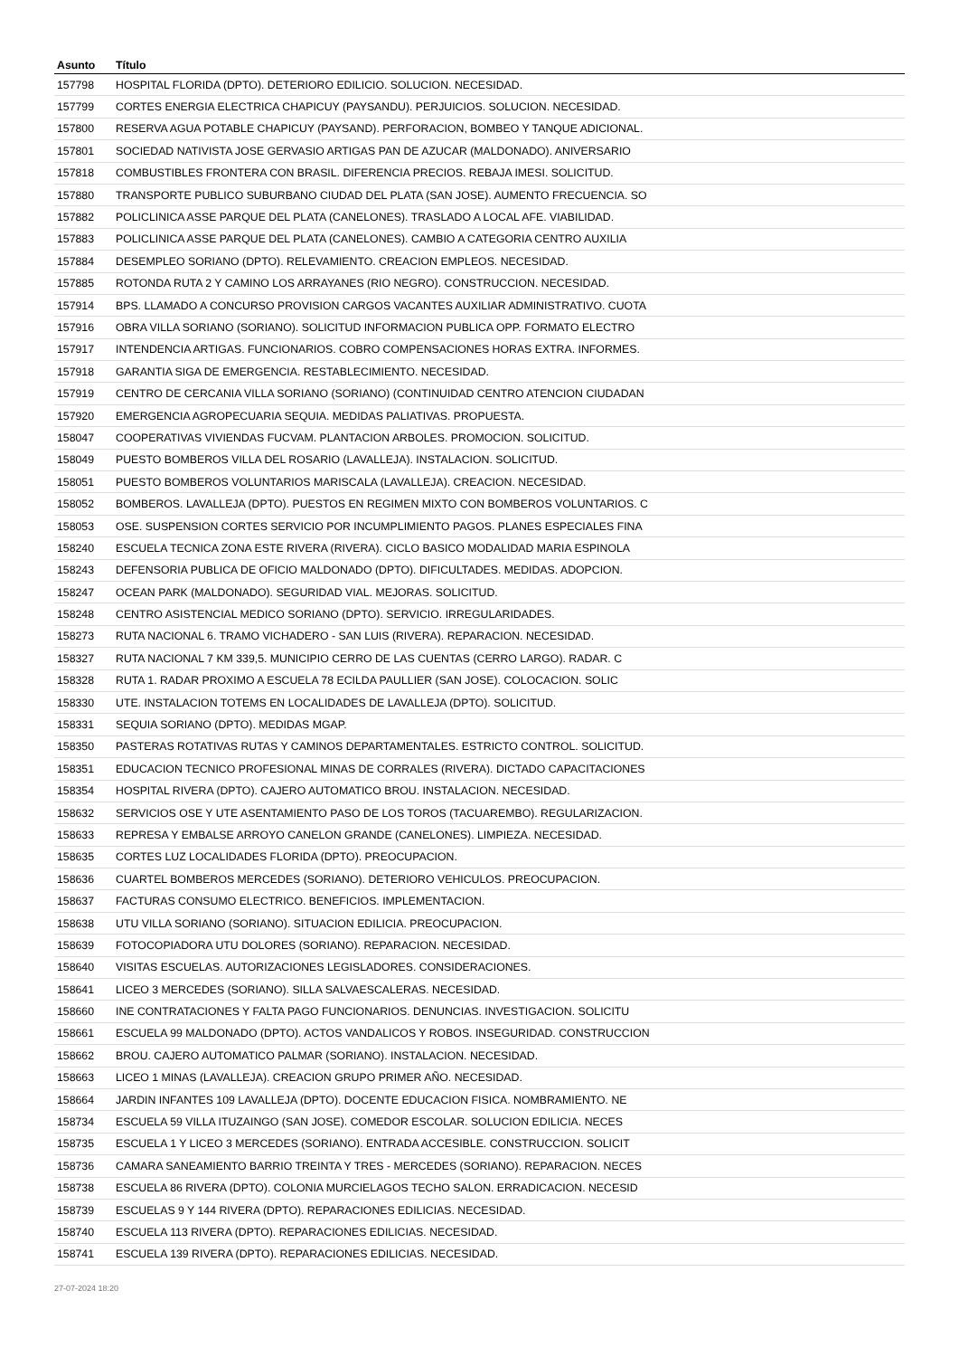| Asunto | Título |
| --- | --- |
| 157798 | HOSPITAL FLORIDA (DPTO). DETERIORO EDILICIO. SOLUCION. NECESIDAD. |
| 157799 | CORTES ENERGIA ELECTRICA CHAPICUY (PAYSANDU). PERJUICIOS. SOLUCION. NECESIDAD. |
| 157800 | RESERVA AGUA POTABLE CHAPICUY (PAYSAND). PERFORACION, BOMBEO Y TANQUE ADICIONAL. |
| 157801 | SOCIEDAD NATIVISTA JOSE GERVASIO ARTIGAS PAN DE AZUCAR (MALDONADO). ANIVERSARIO |
| 157818 | COMBUSTIBLES FRONTERA CON BRASIL. DIFERENCIA PRECIOS. REBAJA IMESI. SOLICITUD. |
| 157880 | TRANSPORTE PUBLICO SUBURBANO CIUDAD DEL PLATA (SAN JOSE). AUMENTO FRECUENCIA. SO |
| 157882 | POLICLINICA ASSE PARQUE DEL PLATA (CANELONES). TRASLADO A LOCAL AFE. VIABILIDAD. |
| 157883 | POLICLINICA ASSE PARQUE DEL PLATA (CANELONES). CAMBIO A CATEGORIA CENTRO AUXILIA |
| 157884 | DESEMPLEO SORIANO (DPTO). RELEVAMIENTO. CREACION EMPLEOS. NECESIDAD. |
| 157885 | ROTONDA RUTA 2 Y CAMINO LOS ARRAYANES (RIO NEGRO). CONSTRUCCION. NECESIDAD. |
| 157914 | BPS. LLAMADO A CONCURSO PROVISION CARGOS VACANTES AUXILIAR ADMINISTRATIVO. CUOTA |
| 157916 | OBRA VILLA SORIANO (SORIANO). SOLICITUD INFORMACION PUBLICA OPP. FORMATO ELECTRO |
| 157917 | INTENDENCIA ARTIGAS. FUNCIONARIOS. COBRO COMPENSACIONES HORAS EXTRA. INFORMES. |
| 157918 | GARANTIA SIGA DE EMERGENCIA. RESTABLECIMIENTO. NECESIDAD. |
| 157919 | CENTRO DE CERCANIA VILLA SORIANO (SORIANO) (CONTINUIDAD CENTRO ATENCION CIUDADAN |
| 157920 | EMERGENCIA AGROPECUARIA SEQUIA. MEDIDAS PALIATIVAS. PROPUESTA. |
| 158047 | COOPERATIVAS VIVIENDAS FUCVAM. PLANTACION ARBOLES. PROMOCION. SOLICITUD. |
| 158049 | PUESTO BOMBEROS VILLA DEL ROSARIO (LAVALLEJA). INSTALACION. SOLICITUD. |
| 158051 | PUESTO BOMBEROS VOLUNTARIOS MARISCALA (LAVALLEJA). CREACION. NECESIDAD. |
| 158052 | BOMBEROS. LAVALLEJA (DPTO). PUESTOS EN REGIMEN MIXTO CON BOMBEROS VOLUNTARIOS. C |
| 158053 | OSE. SUSPENSION CORTES SERVICIO POR INCUMPLIMIENTO PAGOS. PLANES ESPECIALES FINA |
| 158240 | ESCUELA TECNICA ZONA ESTE RIVERA (RIVERA). CICLO BASICO MODALIDAD MARIA ESPINOLA |
| 158243 | DEFENSORIA PUBLICA DE OFICIO MALDONADO (DPTO). DIFICULTADES. MEDIDAS. ADOPCION. |
| 158247 | OCEAN PARK (MALDONADO). SEGURIDAD VIAL. MEJORAS. SOLICITUD. |
| 158248 | CENTRO ASISTENCIAL MEDICO SORIANO (DPTO). SERVICIO. IRREGULARIDADES. |
| 158273 | RUTA NACIONAL 6. TRAMO VICHADERO - SAN LUIS (RIVERA). REPARACION. NECESIDAD. |
| 158327 | RUTA NACIONAL 7 KM 339,5. MUNICIPIO CERRO DE LAS CUENTAS (CERRO LARGO). RADAR. C |
| 158328 | RUTA 1. RADAR PROXIMO A ESCUELA 78 ECILDA PAULLIER (SAN JOSE). COLOCACION. SOLIC |
| 158330 | UTE. INSTALACION TOTEMS EN LOCALIDADES DE LAVALLEJA (DPTO). SOLICITUD. |
| 158331 | SEQUIA SORIANO (DPTO). MEDIDAS MGAP. |
| 158350 | PASTERAS ROTATIVAS RUTAS Y CAMINOS DEPARTAMENTALES. ESTRICTO CONTROL. SOLICITUD. |
| 158351 | EDUCACION TECNICO PROFESIONAL MINAS DE CORRALES (RIVERA). DICTADO CAPACITACIONES |
| 158354 | HOSPITAL RIVERA (DPTO). CAJERO AUTOMATICO BROU. INSTALACION. NECESIDAD. |
| 158632 | SERVICIOS OSE Y UTE ASENTAMIENTO PASO DE LOS TOROS (TACUAREMBO). REGULARIZACION. |
| 158633 | REPRESA Y EMBALSE ARROYO CANELON GRANDE (CANELONES). LIMPIEZA. NECESIDAD. |
| 158635 | CORTES LUZ LOCALIDADES FLORIDA (DPTO). PREOCUPACION. |
| 158636 | CUARTEL BOMBEROS MERCEDES (SORIANO). DETERIORO VEHICULOS. PREOCUPACION. |
| 158637 | FACTURAS CONSUMO ELECTRICO. BENEFICIOS. IMPLEMENTACION. |
| 158638 | UTU VILLA SORIANO (SORIANO). SITUACION EDILICIA. PREOCUPACION. |
| 158639 | FOTOCOPIADORA UTU DOLORES (SORIANO). REPARACION. NECESIDAD. |
| 158640 | VISITAS ESCUELAS. AUTORIZACIONES LEGISLADORES. CONSIDERACIONES. |
| 158641 | LICEO 3 MERCEDES (SORIANO). SILLA SALVAESCALERAS. NECESIDAD. |
| 158660 | INE CONTRATACIONES Y FALTA PAGO FUNCIONARIOS. DENUNCIAS. INVESTIGACION. SOLICITU |
| 158661 | ESCUELA 99 MALDONADO (DPTO). ACTOS VANDALICOS Y ROBOS. INSEGURIDAD. CONSTRUCCION |
| 158662 | BROU. CAJERO AUTOMATICO PALMAR (SORIANO). INSTALACION. NECESIDAD. |
| 158663 | LICEO 1 MINAS (LAVALLEJA). CREACION GRUPO PRIMER AÑO. NECESIDAD. |
| 158664 | JARDIN INFANTES 109 LAVALLEJA (DPTO). DOCENTE EDUCACION FISICA. NOMBRAMIENTO. NE |
| 158734 | ESCUELA 59 VILLA ITUZAINGO (SAN JOSE). COMEDOR ESCOLAR. SOLUCION EDILICIA. NECES |
| 158735 | ESCUELA 1 Y LICEO 3 MERCEDES (SORIANO). ENTRADA ACCESIBLE. CONSTRUCCION. SOLICIT |
| 158736 | CAMARA SANEAMIENTO BARRIO TREINTA Y TRES - MERCEDES (SORIANO). REPARACION. NECES |
| 158738 | ESCUELA 86 RIVERA (DPTO). COLONIA MURCIELAGOS TECHO SALON. ERRADICACION. NECESID |
| 158739 | ESCUELAS 9 Y 144 RIVERA (DPTO). REPARACIONES EDILICIAS. NECESIDAD. |
| 158740 | ESCUELA 113 RIVERA (DPTO). REPARACIONES EDILICIAS. NECESIDAD. |
| 158741 | ESCUELA 139 RIVERA (DPTO). REPARACIONES EDILICIAS. NECESIDAD. |
27-07-2024 18:20